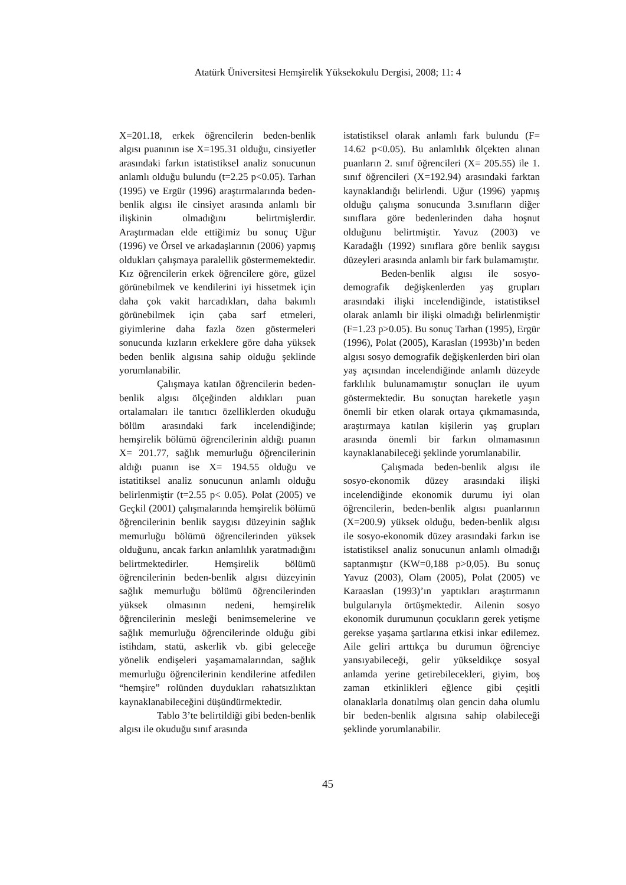Atatürk Üniversitesi Hemşirelik Yüksekokulu Dergisi, 2008; 11: 4
X=201.18, erkek öğrencilerin beden-benlik algısı puanının ise X=195.31 olduğu, cinsiyetler arasındaki farkın istatistiksel analiz sonucunun anlamlı olduğu bulundu (t=2.25 p<0.05). Tarhan (1995) ve Ergür (1996) araştırmalarında beden-benlik algısı ile cinsiyet arasında anlamlı bir ilişkinin olmadığını belirtmişlerdir. Araştırmadan elde ettiğimiz bu sonuç Uğur (1996) ve Örsel ve arkadaşlarının (2006) yapmış oldukları çalışmaya paralellik göstermemektedir. Kız öğrencilerin erkek öğrencilere göre, güzel görünebilmek ve kendilerini iyi hissetmek için daha çok vakit harcadıkları, daha bakımlı görünebilmek için çaba sarf etmeleri, giyimlerine daha fazla özen göstermeleri sonucunda kızların erkeklere göre daha yüksek beden benlik algısına sahip olduğu şeklinde yorumlanabilir.
Çalışmaya katılan öğrencilerin beden-benlik algısı ölçeğinden aldıkları puan ortalamaları ile tanıtıcı özelliklerden okuduğu bölüm arasındaki fark incelendiğinde; hemşirelik bölümü öğrencilerinin aldığı puanın X= 201.77, sağlık memurluğu öğrencilerinin aldığı puanın ise X= 194.55 olduğu ve istatitiksel analiz sonucunun anlamlı olduğu belirlenmiştir (t=2.55 p< 0.05). Polat (2005) ve Geçkil (2001) çalışmalarında hemşirelik bölümü öğrencilerinin benlik saygısı düzeyinin sağlık memurluğu bölümü öğrencilerinden yüksek olduğunu, ancak farkın anlamlılık yaratmadığını belirtmektedirler. Hemşirelik bölümü öğrencilerinin beden-benlik algısı düzeyinin sağlık memurluğu bölümü öğrencilerinden yüksek olmasının nedeni, hemşirelik öğrencilerinin mesleği benimsemelerine ve sağlık memurluğu öğrencilerinde olduğu gibi istihdam, statü, askerlik vb. gibi geleceğe yönelik endişeleri yaşamamalarından, sağlık memurluğu öğrencilerinin kendilerine atfedilen “hemşire” rolünden duydukları rahatsızlıktan kaynaklanabileceğini düşündürmektedir.
Tablo 3’te belirtildiği gibi beden-benlik algısı ile okuduğu sınıf arasında
istatistiksel olarak anlamlı fark bulundu (F= 14.62 p<0.05). Bu anlamlılık ölçekten alınan puanların 2. sınıf öğrencileri (X= 205.55) ile 1. sınıf öğrencileri (X=192.94) arasındaki farktan kaynaklandığı belirlendi. Uğur (1996) yapmış olduğu çalışma sonucunda 3.sınıfların diğer sınıflara göre bedenlerinden daha hoşnut olduğunu belirtmiştir. Yavuz (2003) ve Karadağlı (1992) sınıflara göre benlik saygısı düzeyleri arasında anlamlı bir fark bulamamıştır.
Beden-benlik algısı ile sosyo-demografik değişkenlerden yaş grupları arasındaki ilişki incelendiğinde, istatistiksel olarak anlamlı bir ilişki olmadığı belirlenmiştir (F=1.23 p>0.05). Bu sonuç Tarhan (1995), Ergür (1996), Polat (2005), Karaslan (1993b)’ın beden algısı sosyo demografik değişkenlerden biri olan yaş açısından incelendiğinde anlamlı düzeyde farklılık bulunamamıştır sonuçları ile uyum göstermektedir. Bu sonuçtan hareketle yaşın önemli bir etken olarak ortaya çıkmamasında, araştırmaya katılan kişilerin yaş grupları arasında önemli bir farkın olmamasının kaynaklanabileceği şeklinde yorumlanabilir.
Çalışmada beden-benlik algısı ile sosyo-ekonomik düzey arasındaki ilişki incelendiğinde ekonomik durumu iyi olan öğrencilerin, beden-benlik algısı puanlarının (X=200.9) yüksek olduğu, beden-benlik algısı ile sosyo-ekonomik düzey arasındaki farkın ise istatistiksel analiz sonucunun anlamlı olmadığı saptanmıştır (KW=0,188 p>0,05). Bu sonuç Yavuz (2003), Olam (2005), Polat (2005) ve Karaaslan (1993)’ın yaptıkları araştırmanın bulgularıyla örtüşmektedir. Ailenin sosyo ekonomik durumunun çocukların gerek yetişme gerekse yaşama şartlarına etkisi inkar edilemez. Aile geliri arttıkça bu durumun öğrenciye yansıyabileceği, gelir yükseldikçe sosyal anlamda yerine getirebilecekleri, giyim, boş zaman etkinlikleri eğlence gibi çeşitli olanaklarla donatılmış olan gencin daha olumlu bir beden-benlik algısına sahip olabileceği şeklinde yorumlanabilir.
45